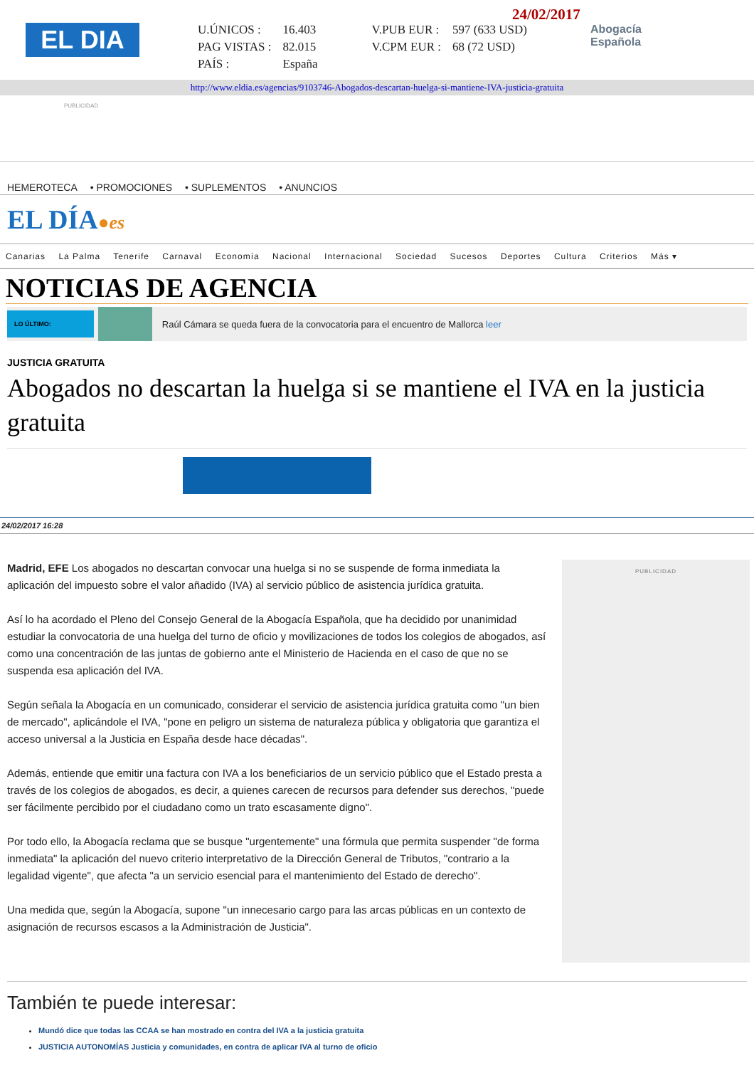EL DIA
24/02/2017
| U.ÚNICOS : | 16.403 | V.PUB EUR : | 597 (633 USD) |
| PAG VISTAS : | 82.015 | V.CPM EUR : | 68 (72 USD) |
| PAÍS : | España | | |
Abogacía
Española
http://www.eldia.es/agencias/9103746-Abogados-descartan-huelga-si-mantiene-IVA-justicia-gratuita
PUBLICIDAD
HEMEROTECA • PROMOCIONES • SUPLEMENTOS • ANUNCIOS
EL DÍA●es
Canarias La Palma Tenerife Carnaval Economía Nacional Internacional Sociedad Sucesos Deportes Cultura Criterios Más ▾
NOTICIAS DE AGENCIA
LO ÚLTIMO:
Raúl Cámara se queda fuera de la convocatoria para el encuentro de Mallorca leer
JUSTICIA GRATUITA
Abogados no descartan la huelga si se mantiene el IVA en la justicia gratuita
24/02/2017 16:28
Madrid, EFE Los abogados no descartan convocar una huelga si no se suspende de forma inmediata la aplicación del impuesto sobre el valor añadido (IVA) al servicio público de asistencia jurídica gratuita.
Así lo ha acordado el Pleno del Consejo General de la Abogacía Española, que ha decidido por unanimidad estudiar la convocatoria de una huelga del turno de oficio y movilizaciones de todos los colegios de abogados, así como una concentración de las juntas de gobierno ante el Ministerio de Hacienda en el caso de que no se suspenda esa aplicación del IVA.
Según señala la Abogacía en un comunicado, considerar el servicio de asistencia jurídica gratuita como "un bien de mercado", aplicándole el IVA, "pone en peligro un sistema de naturaleza pública y obligatoria que garantiza el acceso universal a la Justicia en España desde hace décadas".
Además, entiende que emitir una factura con IVA a los beneficiarios de un servicio público que el Estado presta a través de los colegios de abogados, es decir, a quienes carecen de recursos para defender sus derechos, "puede ser fácilmente percibido por el ciudadano como un trato escasamente digno".
Por todo ello, la Abogacía reclama que se busque "urgentemente" una fórmula que permita suspender "de forma inmediata" la aplicación del nuevo criterio interpretativo de la Dirección General de Tributos, "contrario a la legalidad vigente", que afecta "a un servicio esencial para el mantenimiento del Estado de derecho".
Una medida que, según la Abogacía, supone "un innecesario cargo para las arcas públicas en un contexto de asignación de recursos escasos a la Administración de Justicia".
PUBLICIDAD
También te puede interesar:
Mundó dice que todas las CCAA se han mostrado en contra del IVA a la justicia gratuita
JUSTICIA AUTONOMÍAS Justicia y comunidades, en contra de aplicar IVA al turno de oficio